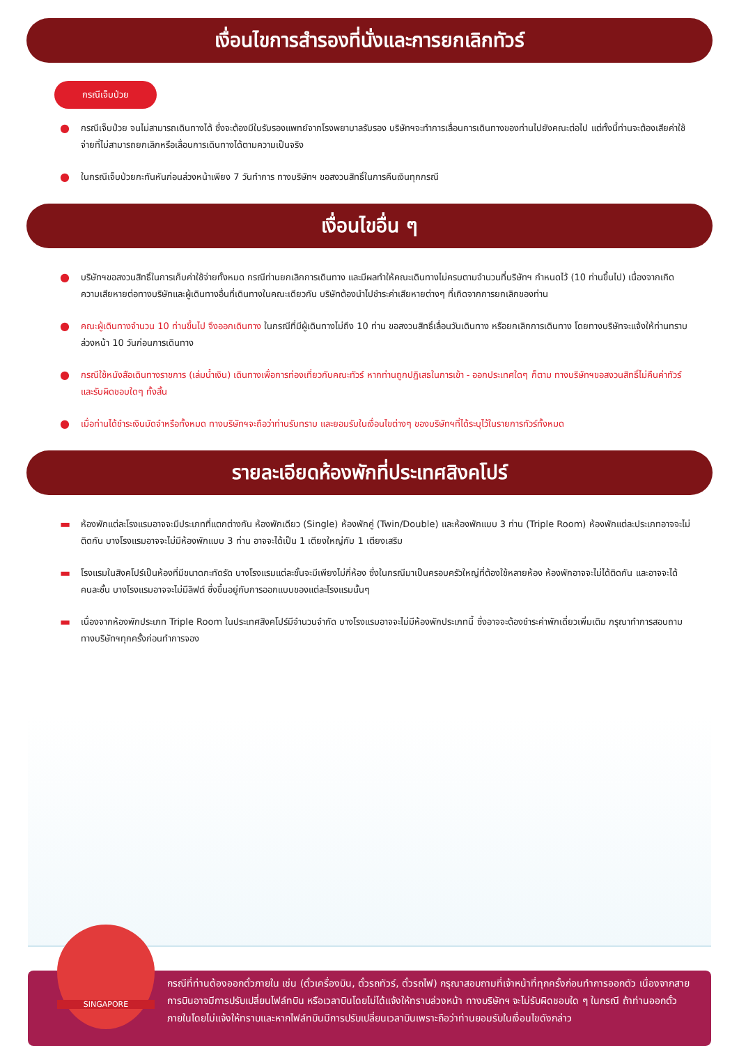เงื่อนไขการสำรองที่นั่งและการยกเลิกทัวร์
กรณีเจ็บป่วย
● กรณีเจ็บป่วย จนไม่สามารถเดินทางได้ ซึ่งจะต้องมีใบรับรองแพทย์จากโรงพยาบาลรับรอง บริษัทฯจะทำการเลื่อนการเดินทางของท่านไปยังคณะต่อไป แต่ทั้งนี้ท่านจะต้องเสียค่าใช้จ่ายที่ไม่สามารถยกเลิกหรือเลื่อนการเดินทางได้ตามความเป็นจริง
● ในกรณีเจ็บป่วยกะทันหันก่อนล่วงหน้าเพียง 7 วันทำการ ทางบริษัทฯ ขอสงวนสิทธิ์ในการคืนเงินทุกกรณี
เงื่อนไขอื่น ๆ
● บริษัทฯขอสงวนสิทธิ์ในการเก็บค่าใช้จ่ายทั้งหมด กรณีท่านยกเลิกการเดินทาง และมีผลทำให้คณะเดินทางไม่ครบตามจำนวนที่บริษัทฯ กำหนดไว้ (10 ท่านขึ้นไป) เนื่องจากเกิดความเสียหายต่อทางบริษัทและผู้เดินทางอื่นที่เดินทางในคณะเดียวกัน บริษัทต้องนำไปชำระค่าเสียหายต่างๆ ที่เกิดจากการยกเลิกของท่าน
● คณะผู้เดินทางจำนวน 10 ท่านขึ้นไป จึงออกเดินทาง ในกรณีที่มีผู้เดินทางไม่ถึง 10 ท่าน ขอสงวนสิทธิ์เลื่อนวันเดินทาง หรือยกเลิกการเดินทาง โดยทางบริษัทจะแจ้งให้ท่านทราบล่วงหน้า 10 วันก่อนการเดินทาง
● กรณีใช้หนังสือเดินทางราชการ (เล่มน้ำเงิน) เดินทางเพื่อการท่องเที่ยวกับคณะทัวร์ หากท่านถูกปฏิเสธในการเข้า - ออกประเทศใดๆ ก็ตาม ทางบริษัทฯขอสงวนสิทธิ์ไม่คืนค่าทัวร์ และรับผิดชอบใดๆ ทั้งสิ้น
● เมื่อท่านได้ชำระเงินมัดจำหรือทั้งหมด ทางบริษัทฯจะถือว่าท่านรับทราบ และยอมรับในเงื่อนไขต่างๆ ของบริษัทฯที่ได้ระบุไว้ในรายการทัวร์ทั้งหมด
รายละเอียดห้องพักที่ประเทศสิงคโปร์
▬ ห้องพักแต่ละโรงแรมอาจจะมีประเภทที่แตกต่างกัน ห้องพักเดียว (Single) ห้องพักคู่ (Twin/Double) และห้องพักแบบ 3 ท่าน (Triple Room) ห้องพักแต่ละประเภทอาจจะไม่ติดกัน บางโรงแรมอาจจะไม่มีห้องพักแบบ 3 ท่าน อาจจะได้เป็น 1 เตียงใหญ่กับ 1 เตียงเสริม
▬ โรงแรมในสิงคโปร์เป็นห้องที่มีขนาดกะทัดรัด บางโรงแรมแต่ละชั้นจะมีเพียงไม่กี่ห้อง ซึ่งในกรณีมาเป็นครอบครัวใหญ่ที่ต้องใช้หลายห้อง ห้องพักอาจจะไม่ได้ติดกัน และอาจจะได้คนละชั้น บางโรงแรมอาจจะไม่มีลิฟต์ ซึ่งขึ้นอยู่กับการออกแบบของแต่ละโรงแรมนั้นๆ
▬ เนื่องจากห้องพักประเภท Triple Room ในประเทศสิงคโปร์มีจำนวนจำกัด บางโรงแรมอาจจะไม่มีห้องพักประเภทนี้ ซึ่งอาจจะต้องชำระค่าพักเดี่ยวเพิ่มเติม กรุณาทำการสอบถามทางบริษัทฯทุกครั้งก่อนทำการจอง
กรณีที่ท่านต้องออกตั๋วภายใน เช่น (ตั๋วเครื่องบิน, ตั๋วรถทัวร์, ตั๋วรถไฟ) กรุณาสอบถามที่เจ้าหน้าที่ทุกครั้งก่อนทำการออกตัว เนื่องจากสายการบินอาจมีการปรับเปลี่ยนไฟล์ทบิน หรือเวลาบินโดยไม่ได้แจ้งให้ทราบล่วงหน้า ทางบริษัทฯ จะไม่รับผิดชอบใด ๆ ในกรณี ถ้าท่านออกตั๋วภายในโดยไม่แจ้งให้ทราบและหากไฟล์ทบินมีการปรับเปลี่ยนเวลาบินเพราะถือว่าท่านยอมรับในเงื่อนไขดังกล่าว
SINGAPORE